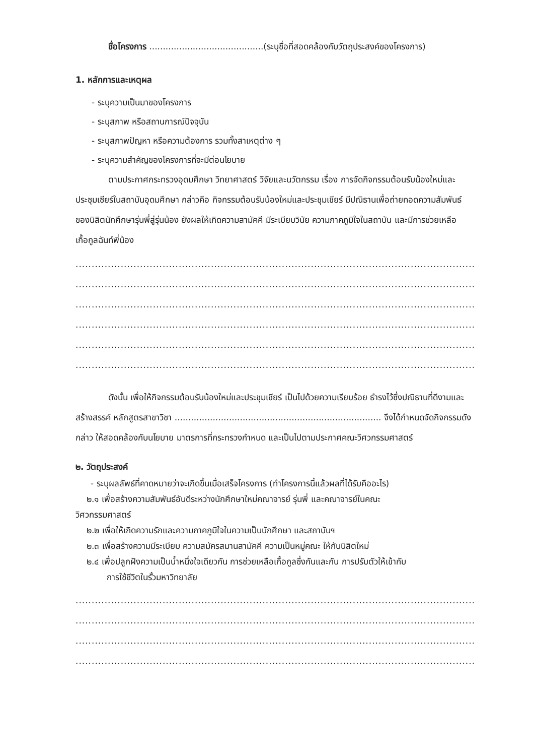ชื่อโครงการ ..........................................(ระบุชื่อที่สอดคล้องกับวัตถุประสงค์ของโครงการ)
1. หลักการและเหตุผล
- ระบุความเป็นมาของโครงการ
- ระบุสภาพ หรือสถานการณ์ปัจจุบัน
- ระบุสภาพปัญหา หรือความต้องการ รวมทั้งสาเหตุต่าง ๆ
- ระบุความสำคัญของโครงการที่จะมีต่อนโยบาย
ตามประกาศกระทรวงอุดมศึกษา วิทยาศาสตร์ วิจัยและนวัตกรรม เรื่อง การจัดกิจกรรมต้อนรับน้องใหม่และประชุมเชียร์ในสถาบันอุดมศึกษา กล่าวคือ กิจกรรมต้อนรับน้องใหม่และประชุมเชียร์ มีปณิธานเพื่อถ่ายทอดความสัมพันธ์ของนิสิตนักศึกษารุ่นพี่สู่รุ่นน้อง ยังผลให้เกิดความสามัคคี มีระเบียบวินัย ความภาคภูมิใจในสถาบัน และมีการช่วยเหลือเกื้อกูลฉันท์พี่น้อง
....................................................................................................................................
....................................................................................................................................
....................................................................................................................................
....................................................................................................................................
....................................................................................................................................
....................................................................................................................................
ดังนั้น เพื่อให้กิจกรรมต้อนรับน้องใหม่และประชุมเชียร์ เป็นไปด้วยความเรียบร้อย ธำรงไว้ซึ่งปณิธานที่ดีงามและสร้างสรรค์ หลักสูตรสาขาวิชา ............................................................................ จึงได้กำหนดจัดกิจกรรมดังกล่าว ให้สอดคล้องกับนโยบาย มาตรการที่กระทรวงกำหนด และเป็นไปตามประกาศคณะวิศวกรรมศาสตร์
๒. วัตถุประสงค์
- ระบุผลลัพธ์ที่คาดหมายว่าจะเกิดขึ้นเมื่อเสร็จโครงการ (ทำโครงการนี้แล้วผลที่ได้รับคืออะไร)
๒.๑ เพื่อสร้างความสัมพันธ์อันดีระหว่างนักศึกษาใหม่คณาจารย์ รุ่นพี่ และคณาจารย์ในคณะ
วิศวกรรมศาสตร์
๒.๒ เพื่อให้เกิดความรักและความภาคภูมิใจในความเป็นนักศึกษา และสถาบันฯ
๒.๓ เพื่อสร้างความมีระเบียบ ความสมัครสมานสามัคคี ความเป็นหมู่คณะ ให้กับนิสิตใหม่
๒.๔ เพื่อปลูกฝังความเป็นน้ำหนึ่งใจเดียวกัน การช่วยเหลือเกื้อกูลซึ่งกันและกัน การปรับตัวให้เข้ากับ
การใช้ชีวิตในรั้วมหาวิทยาลัย
....................................................................................................................................
....................................................................................................................................
....................................................................................................................................
....................................................................................................................................